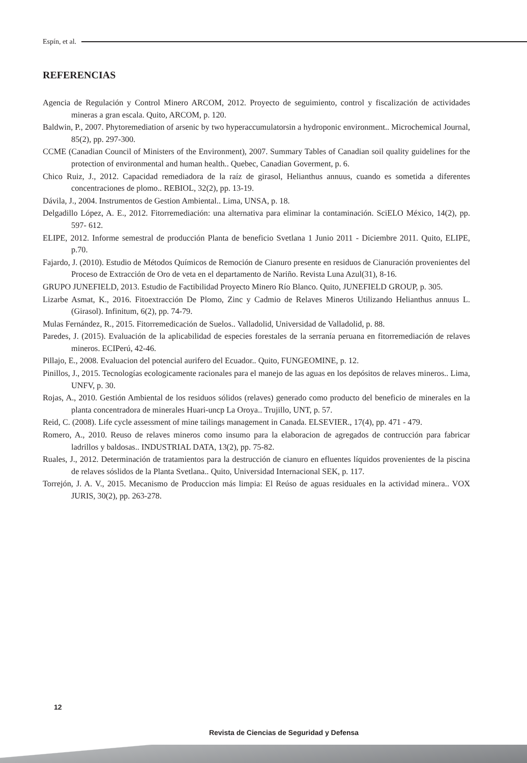Espín, et al.
REFERENCIAS
Agencia de Regulación y Control Minero ARCOM, 2012. Proyecto de seguimiento, control y fiscalización de actividades mineras a gran escala. Quito, ARCOM, p. 120.
Baldwin, P., 2007. Phytoremediation of arsenic by two hyperaccumulatorsin a hydroponic environment.. Microchemical Journal, 85(2), pp. 297-300.
CCME (Canadian Council of Ministers of the Environment), 2007. Summary Tables of Canadian soil quality guidelines for the protection of environmental and human health.. Quebec, Canadian Goverment, p. 6.
Chico Ruiz, J., 2012. Capacidad remediadora de la raíz de girasol, Helianthus annuus, cuando es sometida a diferentes concentraciones de plomo.. REBIOL, 32(2), pp. 13-19.
Dávila, J., 2004. Instrumentos de Gestion Ambiental.. Lima, UNSA, p. 18.
Delgadillo López, A. E., 2012. Fitorremediación: una alternativa para eliminar la contaminación. SciELO México, 14(2), pp. 597- 612.
ELIPE, 2012. Informe semestral de producción Planta de beneficio Svetlana 1 Junio 2011 - Diciembre 2011. Quito, ELIPE, p.70.
Fajardo, J. (2010). Estudio de Métodos Químicos de Remoción de Cianuro presente en residuos de Cianuración provenientes del Proceso de Extracción de Oro de veta en el departamento de Nariño. Revista Luna Azul(31), 8-16.
GRUPO JUNEFIELD, 2013. Estudio de Factibilidad Proyecto Minero Río Blanco. Quito, JUNEFIELD GROUP, p. 305.
Lizarbe Asmat, K., 2016. Fitoextracción De Plomo, Zinc y Cadmio de Relaves Mineros Utilizando Helianthus annuus L. (Girasol). Infinitum, 6(2), pp. 74-79.
Mulas Fernández, R., 2015. Fitorremedicación de Suelos.. Valladolid, Universidad de Valladolid, p. 88.
Paredes, J. (2015). Evaluación de la aplicabilidad de especies forestales de la serranía peruana en fitorremediación de relaves mineros. ECIPerú, 42-46.
Pillajo, E., 2008. Evaluacion del potencial aurifero del Ecuador.. Quito, FUNGEOMINE, p. 12.
Pinillos, J., 2015. Tecnologías ecologicamente racionales para el manejo de las aguas en los depósitos de relaves mineros.. Lima, UNFV, p. 30.
Rojas, A., 2010. Gestión Ambiental de los residuos sólidos (relaves) generado como producto del beneficio de minerales en la planta concentradora de minerales Huari-uncp La Oroya.. Trujillo, UNT, p. 57.
Reid, C. (2008). Life cycle assessment of mine tailings management in Canada. ELSEVIER., 17(4), pp. 471 - 479.
Romero, A., 2010. Reuso de relaves mineros como insumo para la elaboracion de agregados de contrucción para fabricar ladrillos y baldosas.. INDUSTRIAL DATA, 13(2), pp. 75-82.
Ruales, J., 2012. Determinación de tratamientos para la destrucción de cianuro en efluentes líquidos provenientes de la piscina de relaves sóslidos de la Planta Svetlana.. Quito, Universidad Internacional SEK, p. 117.
Torrejón, J. A. V., 2015. Mecanismo de Produccion más limpia: El Reúso de aguas residuales en la actividad minera.. VOX JURIS, 30(2), pp. 263-278.
12
Revista de Ciencias de Seguridad y Defensa